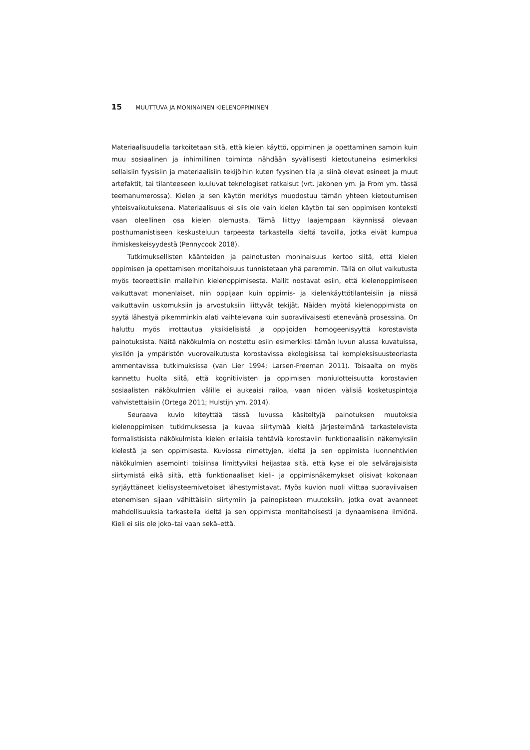15 MUUTTUVA JA MONINAINEN KIELENOPPIMINEN
Materiaalisuudella tarkoitetaan sitä, että kielen käyttö, oppiminen ja opettaminen samoin kuin muu sosiaalinen ja inhimillinen toiminta nähdään syvällisesti kietoutuneina esimerkiksi sellaisiin fyysisiin ja materiaalisiin tekijöihin kuten fyysinen tila ja siinä olevat esineet ja muut artefaktit, tai tilanteeseen kuuluvat teknologiset ratkaisut (vrt. Jakonen ym. ja From ym. tässä teemanumerossa). Kielen ja sen käytön merkitys muodostuu tämän yhteen kietoutumisen yhteisvaikutuksena. Materiaalisuus ei siis ole vain kielen käytön tai sen oppimisen konteksti vaan oleellinen osa kielen olemusta. Tämä liittyy laajempaan käynnissä olevaan posthumanistiseen keskusteluun tarpeesta tarkastella kieltä tavoilla, jotka eivät kumpua ihmiskeskeisyydestä (Pennycook 2018).
Tutkimuksellisten käänteiden ja painotusten moninaisuus kertoo siitä, että kielen oppimisen ja opettamisen monitahoisuus tunnistetaan yhä paremmin. Tällä on ollut vaikutusta myös teoreettisiin malleihin kielenoppimisesta. Mallit nostavat esiin, että kielenoppimiseen vaikuttavat monenlaiset, niin oppijaan kuin oppimis- ja kielenkäyttötilanteisiin ja niissä vaikuttaviin uskomuksiin ja arvostuksiin liittyvät tekijät. Näiden myötä kielenoppimista on syytä lähestyä pikemminkin alati vaihtelevana kuin suoraviivaisesti etenevänä prosessina. On haluttu myös irrottautua yksikielisistä ja oppijoiden homogeenisyyttä korostavista painotuksista. Näitä näkökulmia on nostettu esiin esimerkiksi tämän luvun alussa kuvatuissa, yksilön ja ympäristön vuorovaikutusta korostavissa ekologisissa tai kompleksisuusteoriasta ammentavissa tutkimuksissa (van Lier 1994; Larsen-Freeman 2011). Toisaalta on myös kannettu huolta siitä, että kognitiivisten ja oppimisen moniulotteisuutta korostavien sosiaalisten näkökulmien välille ei aukeaisi railoa, vaan niiden välisiä kosketuspintoja vahvistettaisiin (Ortega 2011; Hulstijn ym. 2014).
Seuraava kuvio kiteyttää tässä luvussa käsiteltyjä painotuksen muutoksia kielenoppimisen tutkimuksessa ja kuvaa siirtymää kieltä järjestelmänä tarkastelevista formalistisista näkökulmista kielen erilaisia tehtäviä korostaviin funktionaalisiin näkemyksiin kielestä ja sen oppimisesta. Kuviossa nimettyjen, kieltä ja sen oppimista luonnehtivien näkökulmien asemointi toisiinsa limittyviksi heijastaa sitä, että kyse ei ole selvärajaisista siirtymistä eikä siitä, että funktionaaliset kieli- ja oppimisnäkemykset olisivat kokonaan syrjäyttäneet kielisysteemivetoiset lähestymistavat. Myös kuvion nuoli viittaa suoraviivaisen etenemisen sijaan vähittäisiin siirtymiin ja painopisteen muutoksiin, jotka ovat avanneet mahdollisuuksia tarkastella kieltä ja sen oppimista monitahoisesti ja dynaamisena ilmiönä. Kieli ei siis ole joko–tai vaan sekä–että.